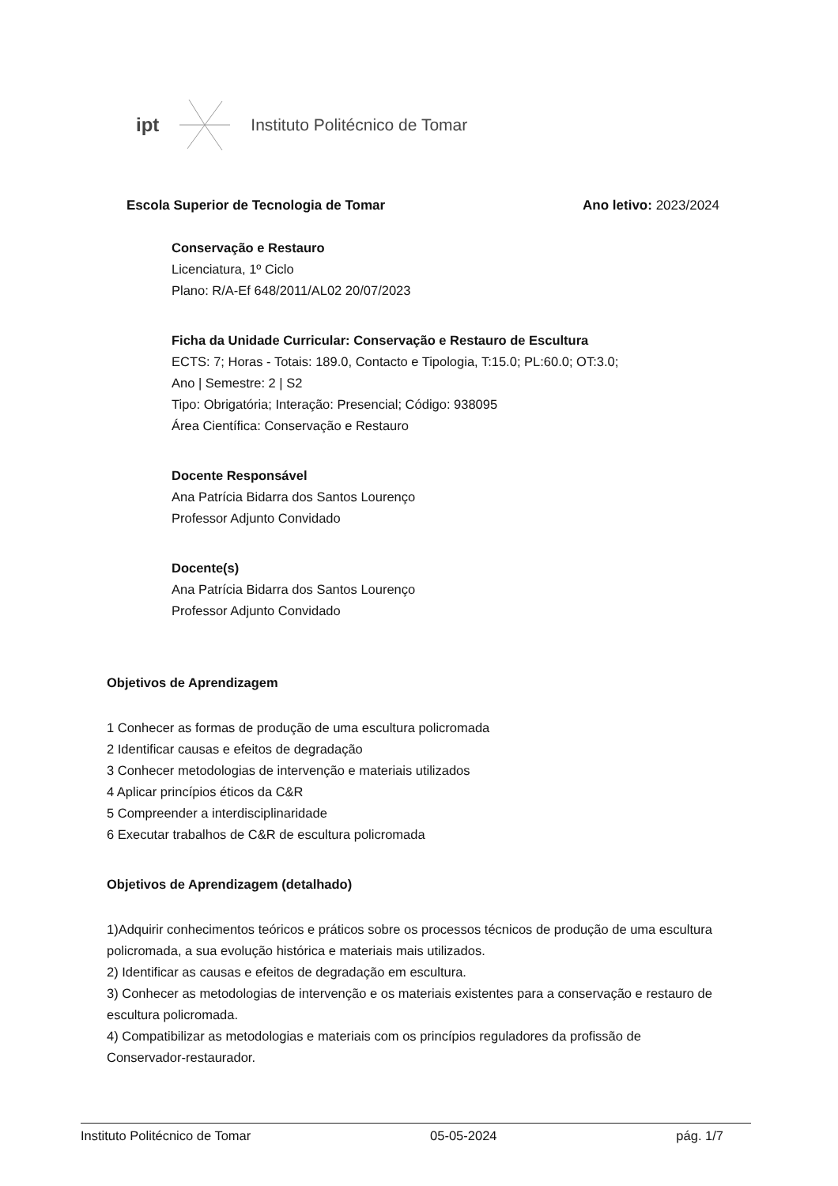ipt Instituto Politécnico de Tomar
Escola Superior de Tecnologia de Tomar Ano letivo: 2023/2024
Conservação e Restauro
Licenciatura, 1º Ciclo
Plano: R/A-Ef 648/2011/AL02 20/07/2023
Ficha da Unidade Curricular: Conservação e Restauro de Escultura
ECTS: 7; Horas - Totais: 189.0, Contacto e Tipologia, T:15.0; PL:60.0; OT:3.0;
Ano | Semestre: 2 | S2
Tipo: Obrigatória; Interação: Presencial; Código: 938095
Área Científica: Conservação e Restauro
Docente Responsável
Ana Patrícia Bidarra dos Santos Lourenço
Professor Adjunto Convidado
Docente(s)
Ana Patrícia Bidarra dos Santos Lourenço
Professor Adjunto Convidado
Objetivos de Aprendizagem
1 Conhecer as formas de produção de uma escultura policromada
2 Identificar causas e efeitos de degradação
3 Conhecer metodologias de intervenção e materiais utilizados
4 Aplicar princípios éticos da C&R
5 Compreender a interdisciplinaridade
6 Executar trabalhos de C&R de escultura policromada
Objetivos de Aprendizagem (detalhado)
1)Adquirir conhecimentos teóricos e práticos sobre os processos técnicos de produção de uma escultura policromada, a sua evolução histórica e materiais mais utilizados.
2) Identificar as causas e efeitos de degradação em escultura.
3) Conhecer as metodologias de intervenção e os materiais existentes para a conservação e restauro de escultura policromada.
4) Compatibilizar as metodologias e materiais com os princípios reguladores da profissão de Conservador-restaurador.
Instituto Politécnico de Tomar 05-05-2024 pág. 1/7